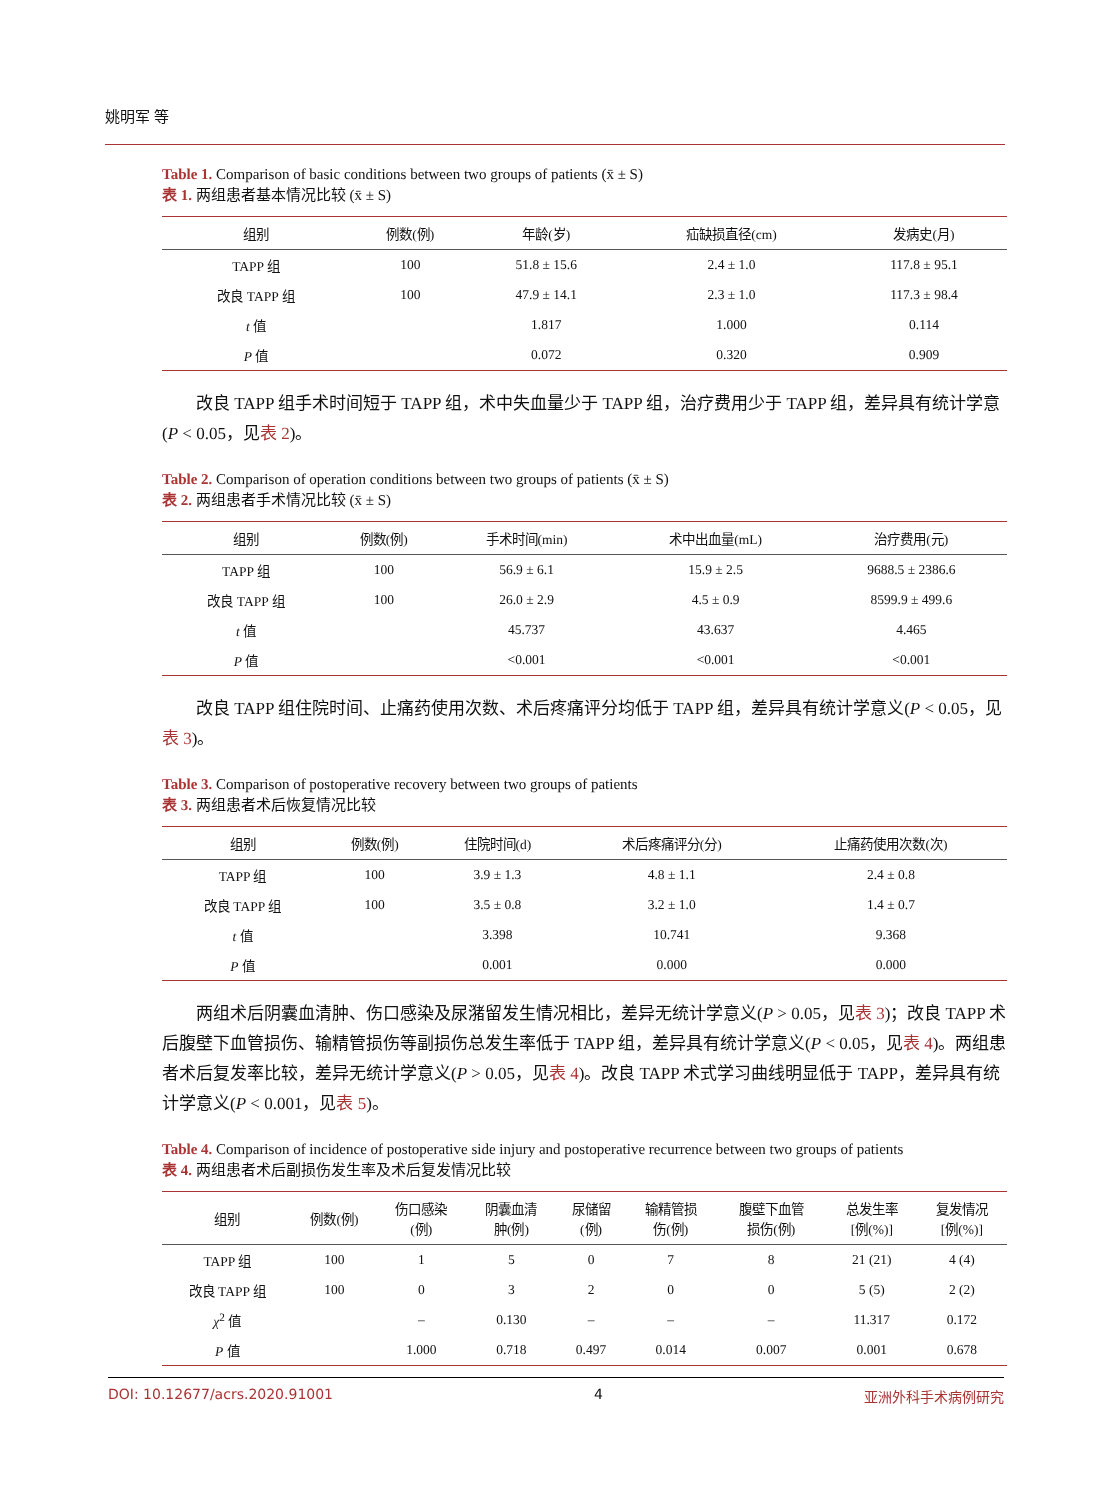姚明军 等
Table 1. Comparison of basic conditions between two groups of patients (x̄ ± S)
表 1. 两组患者基本情况比较 (x̄ ± S)
| 组别 | 例数(例) | 年龄(岁) | 疝缺损直径(cm) | 发病史(月) |
| --- | --- | --- | --- | --- |
| TAPP 组 | 100 | 51.8 ± 15.6 | 2.4 ± 1.0 | 117.8 ± 95.1 |
| 改良 TAPP 组 | 100 | 47.9 ± 14.1 | 2.3 ± 1.0 | 117.3 ± 98.4 |
| t 值 | | 1.817 | 1.000 | 0.114 |
| P 值 | | 0.072 | 0.320 | 0.909 |
改良 TAPP 组手术时间短于 TAPP 组，术中失血量少于 TAPP 组，治疗费用少于 TAPP 组，差异具有统计学意(P < 0.05，见表 2)。
Table 2. Comparison of operation conditions between two groups of patients (x̄ ± S)
表 2. 两组患者手术情况比较 (x̄ ± S)
| 组别 | 例数(例) | 手术时间(min) | 术中出血量(mL) | 治疗费用(元) |
| --- | --- | --- | --- | --- |
| TAPP 组 | 100 | 56.9 ± 6.1 | 15.9 ± 2.5 | 9688.5 ± 2386.6 |
| 改良 TAPP 组 | 100 | 26.0 ± 2.9 | 4.5 ± 0.9 | 8599.9 ± 499.6 |
| t 值 | | 45.737 | 43.637 | 4.465 |
| P 值 | | <0.001 | <0.001 | <0.001 |
改良 TAPP 组住院时间、止痛药使用次数、术后疼痛评分均低于 TAPP 组，差异具有统计学意义(P < 0.05，见表 3)。
Table 3. Comparison of postoperative recovery between two groups of patients
表 3. 两组患者术后恢复情况比较
| 组别 | 例数(例) | 住院时间(d) | 术后疼痛评分(分) | 止痛药使用次数(次) |
| --- | --- | --- | --- | --- |
| TAPP 组 | 100 | 3.9 ± 1.3 | 4.8 ± 1.1 | 2.4 ± 0.8 |
| 改良 TAPP 组 | 100 | 3.5 ± 0.8 | 3.2 ± 1.0 | 1.4 ± 0.7 |
| t 值 | | 3.398 | 10.741 | 9.368 |
| P 值 | | 0.001 | 0.000 | 0.000 |
两组术后阴囊血清肿、伤口感染及尿潴留发生情况相比，差异无统计学意义(P > 0.05，见表 3)；改良 TAPP 术后腹壁下血管损伤、输精管损伤等副损伤总发生率低于 TAPP 组，差异具有统计学意义(P < 0.05，见表 4)。两组患者术后复发率比较，差异无统计学意义(P > 0.05，见表 4)。改良 TAPP 术式学习曲线明显低于 TAPP，差异具有统计学意义(P < 0.001，见表 5)。
Table 4. Comparison of incidence of postoperative side injury and postoperative recurrence between two groups of patients
表 4. 两组患者术后副损伤发生率及术后复发情况比较
| 组别 | 例数(例) | 伤口感染 (例) | 阴囊血清 肿(例) | 尿储留 (例) | 输精管损 伤(例) | 腹壁下血管 损伤(例) | 总发生率 [例(%)] | 复发情况 [例(%)] |
| --- | --- | --- | --- | --- | --- | --- | --- | --- |
| TAPP 组 | 100 | 1 | 5 | 0 | 7 | 8 | 21 (21) | 4 (4) |
| 改良 TAPP 组 | 100 | 0 | 3 | 2 | 0 | 0 | 5 (5) | 2 (2) |
| χ<sup>2</sup> 值 | | – | 0.130 | – | – | – | 11.317 | 0.172 |
| P 值 | | 1.000 | 0.718 | 0.497 | 0.014 | 0.007 | 0.001 | 0.678 |
DOI: 10.12677/acrs.2020.91001 4 亚洲外科手术病例研究